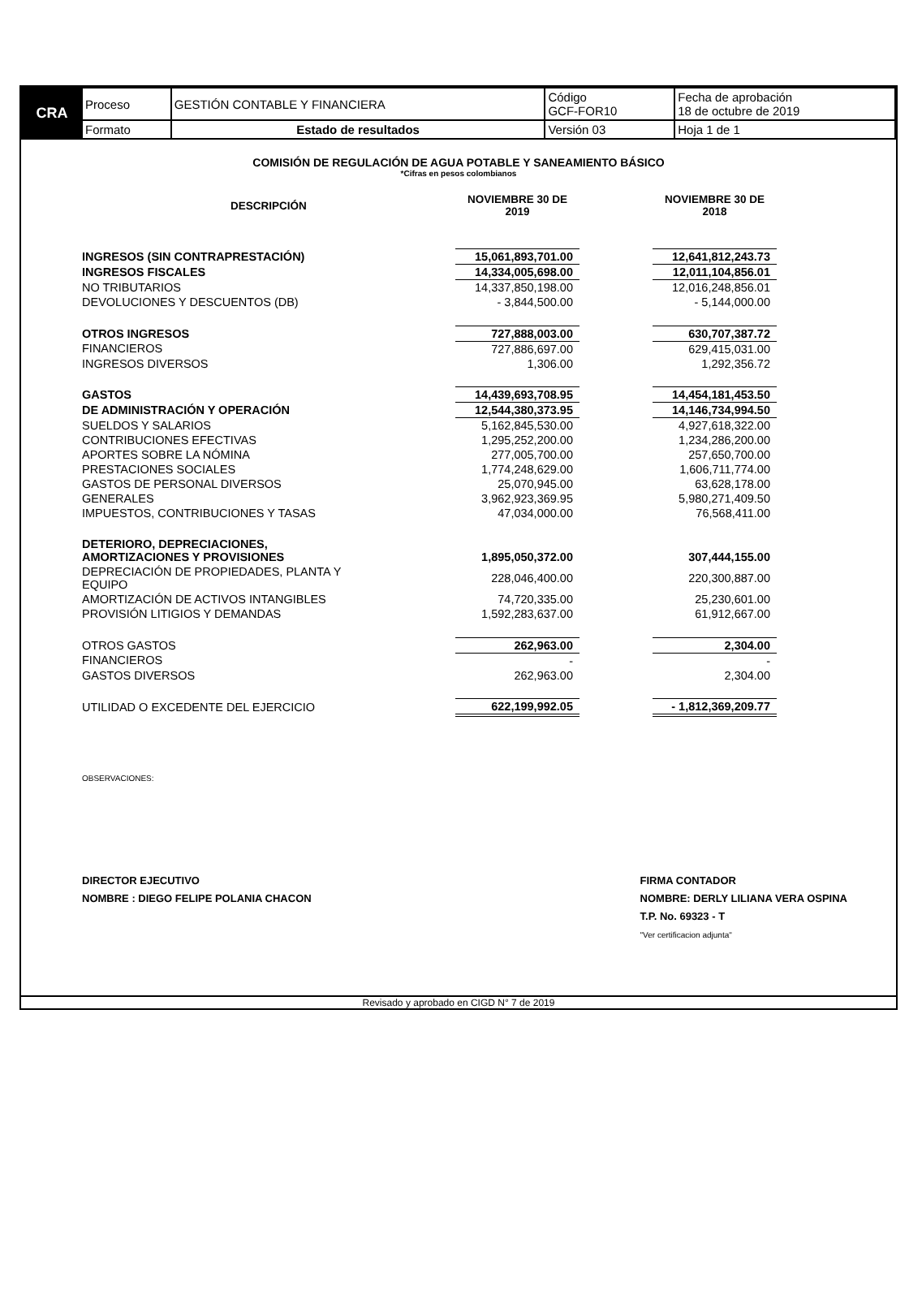| CRA | Proceso | GESTIÓN CONTABLE Y FINANCIERA | Código GCF-FOR10 | Fecha de aprobación 18 de octubre de 2019 |
| | Formato | Estado de resultados | Versión 03 | Hoja 1 de 1 |
COMISIÓN DE REGULACIÓN DE AGUA POTABLE Y SANEAMIENTO BÁSICO
*Cifras en pesos colombianos
| DESCRIPCIÓN | NOVIEMBRE 30 DE 2019 | | NOVIEMBRE 30 DE 2018 |
| --- | --- | --- | --- |
| INGRESOS (SIN CONTRAPRESTACIÓN) | 15,061,893,701.00 | | 12,641,812,243.73 |
| INGRESOS FISCALES | 14,334,005,698.00 | | 12,011,104,856.01 |
| NO TRIBUTARIOS | 14,337,850,198.00 | | 12,016,248,856.01 |
| DEVOLUCIONES Y DESCUENTOS (DB) | - 3,844,500.00 | | - 5,144,000.00 |
| OTROS INGRESOS | 727,888,003.00 | | 630,707,387.72 |
| FINANCIEROS | 727,886,697.00 | | 629,415,031.00 |
| INGRESOS DIVERSOS | 1,306.00 | | 1,292,356.72 |
| GASTOS | 14,439,693,708.95 | | 14,454,181,453.50 |
| DE ADMINISTRACIÓN Y OPERACIÓN | 12,544,380,373.95 | | 14,146,734,994.50 |
| SUELDOS Y SALARIOS | 5,162,845,530.00 | | 4,927,618,322.00 |
| CONTRIBUCIONES EFECTIVAS | 1,295,252,200.00 | | 1,234,286,200.00 |
| APORTES SOBRE LA NÓMINA | 277,005,700.00 | | 257,650,700.00 |
| PRESTACIONES SOCIALES | 1,774,248,629.00 | | 1,606,711,774.00 |
| GASTOS DE PERSONAL DIVERSOS | 25,070,945.00 | | 63,628,178.00 |
| GENERALES | 3,962,923,369.95 | | 5,980,271,409.50 |
| IMPUESTOS, CONTRIBUCIONES Y TASAS | 47,034,000.00 | | 76,568,411.00 |
| DETERIORO, DEPRECIACIONES, AMORTIZACIONES Y PROVISIONES | 1,895,050,372.00 | | 307,444,155.00 |
| DEPRECIACIÓN DE PROPIEDADES, PLANTA Y EQUIPO | 228,046,400.00 | | 220,300,887.00 |
| AMORTIZACIÓN DE ACTIVOS INTANGIBLES | 74,720,335.00 | | 25,230,601.00 |
| PROVISIÓN LITIGIOS Y DEMANDAS | 1,592,283,637.00 | | 61,912,667.00 |
| OTROS GASTOS | 262,963.00 | | 2,304.00 |
| FINANCIEROS | - | | - |
| GASTOS DIVERSOS | 262,963.00 | | 2,304.00 |
| UTILIDAD O EXCEDENTE DEL EJERCICIO | 622,199,992.05 | | - 1,812,369,209.77 |
OBSERVACIONES:
DIRECTOR EJECUTIVO
NOMBRE : DIEGO FELIPE POLANIA CHACON
FIRMA CONTADOR
NOMBRE: DERLY LILIANA VERA OSPINA
T.P. No. 69323 - T
"Ver certificacion adjunta"
Revisado y aprobado en CIGD N° 7 de 2019